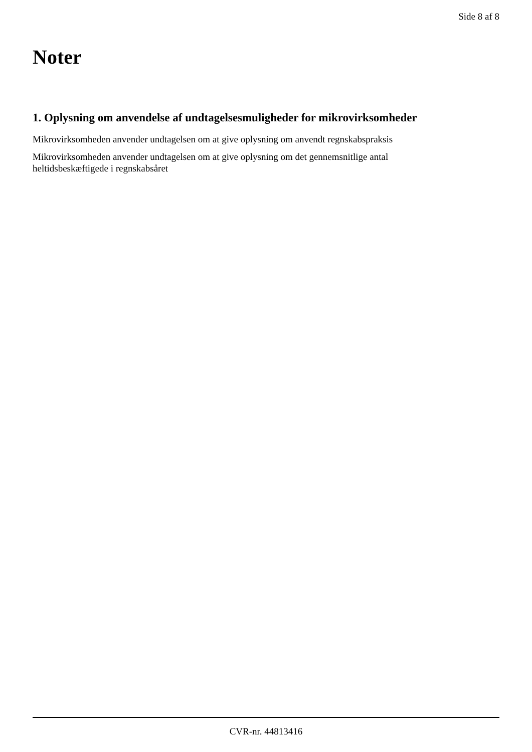Side 8 af 8
Noter
1. Oplysning om anvendelse af undtagelsesmuligheder for mikrovirksomheder
Mikrovirksomheden anvender undtagelsen om at give oplysning om anvendt regnskabspraksis
Mikrovirksomheden anvender undtagelsen om at give oplysning om det gennemsnitlige antal
heltidsbeskæftigede i regnskabsåret
CVR-nr. 44813416